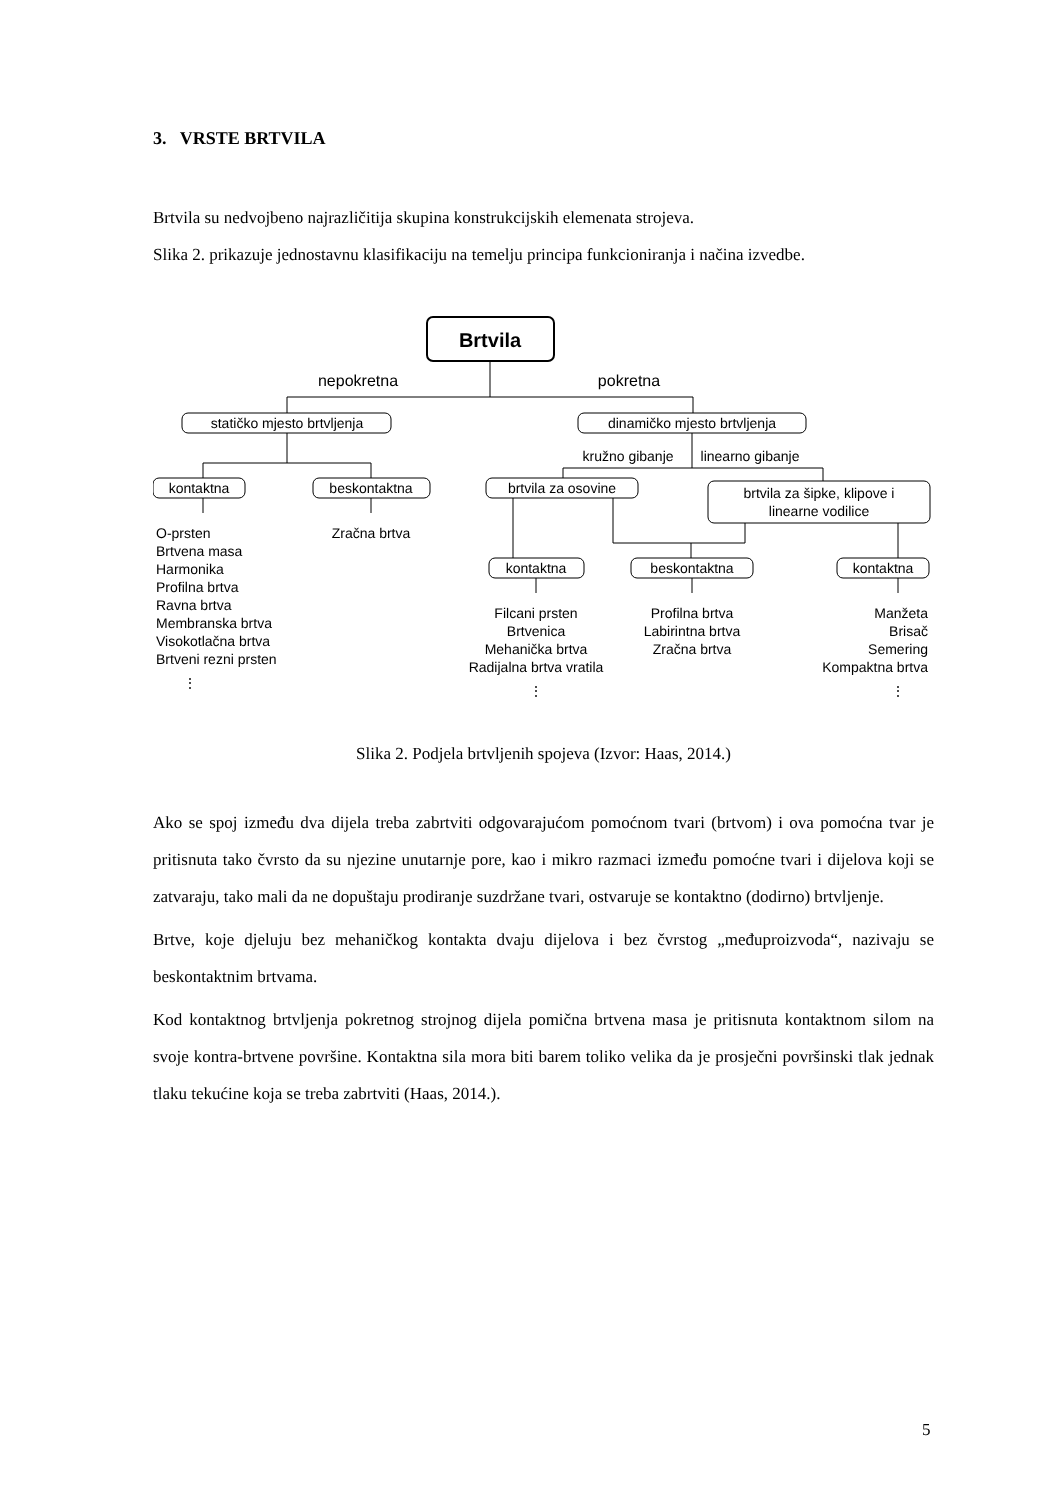3. VRSTE BRTVILA
Brtvila su nedvojbeno najrazličitija skupina konstrukcijskih elemenata strojeva.
Slika 2. prikazuje jednostavnu klasifikaciju na temelju principa funkcioniranja i načina izvedbe.
Brtvila
nepokretna
pokretna
statičko mjesto brtvljenja
dinamičko mjesto brtvljenja
kružno gibanje
linearno gibanje
kontaktna
beskontaktna
brtvila za osovine
brtvila za šipke, klipove i
linearne vodilice
O-prsten
Brtvena masa
Harmonika
Profilna brtva
Ravna brtva
Membranska brtva
Visokotlačna brtva
Brtveni rezni prsten
⋮
Zračna brtva
kontaktna
beskontaktna
kontaktna
Filcani prsten
Brtvenica
Mehanička brtva
Radijalna brtva vratila
⋮
Profilna brtva
Labirintna brtva
Zračna brtva
Manžeta
Brisač
Semering
Kompaktna brtva
⋮
Slika 2. Podjela brtvljenih spojeva (Izvor: Haas, 2014.)
Ako se spoj između dva dijela treba zabrtviti odgovarajućom pomoćnom tvari (brtvom) i ova pomoćna tvar je pritisnuta tako čvrsto da su njezine unutarnje pore, kao i mikro razmaci između pomoćne tvari i dijelova koji se zatvaraju, tako mali da ne dopuštaju prodiranje suzdržane tvari, ostvaruje se kontaktno (dodirno) brtvljenje.
Brtve, koje djeluju bez mehaničkog kontakta dvaju dijelova i bez čvrstog „međuproizvoda“, nazivaju se beskontaktnim brtvama.
Kod kontaktnog brtvljenja pokretnog strojnog dijela pomična brtvena masa je pritisnuta kontaktnom silom na svoje kontra-brtvene površine. Kontaktna sila mora biti barem toliko velika da je prosječni površinski tlak jednak tlaku tekućine koja se treba zabrtviti (Haas, 2014.).
5